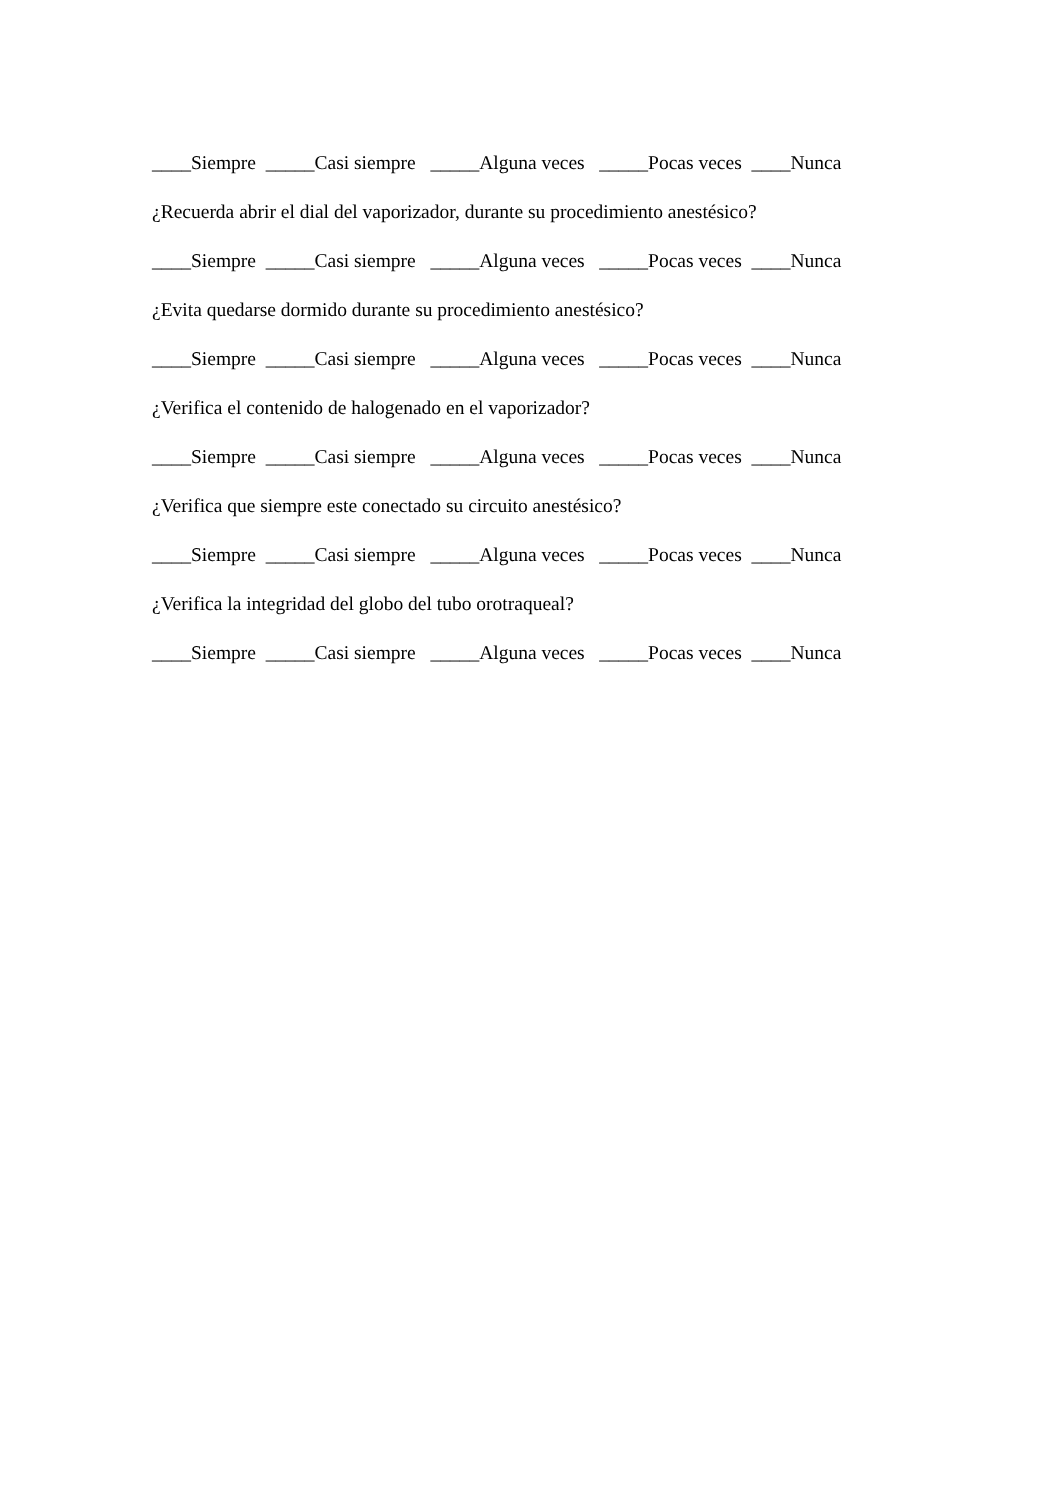____Siempre _____Casi siempre _____Alguna veces _____Pocas veces ____Nunca
¿Recuerda abrir el dial del vaporizador, durante su procedimiento anestésico?
____Siempre _____Casi siempre _____Alguna veces _____Pocas veces ____Nunca
¿Evita quedarse dormido durante su procedimiento anestésico?
____Siempre _____Casi siempre _____Alguna veces _____Pocas veces ____Nunca
¿Verifica el contenido de halogenado en el vaporizador?
____Siempre _____Casi siempre _____Alguna veces _____Pocas veces ____Nunca
¿Verifica que siempre este conectado su circuito anestésico?
____Siempre _____Casi siempre _____Alguna veces _____Pocas veces ____Nunca
¿Verifica la integridad del globo del tubo orotraqueal?
____Siempre _____Casi siempre _____Alguna veces _____Pocas veces ____Nunca